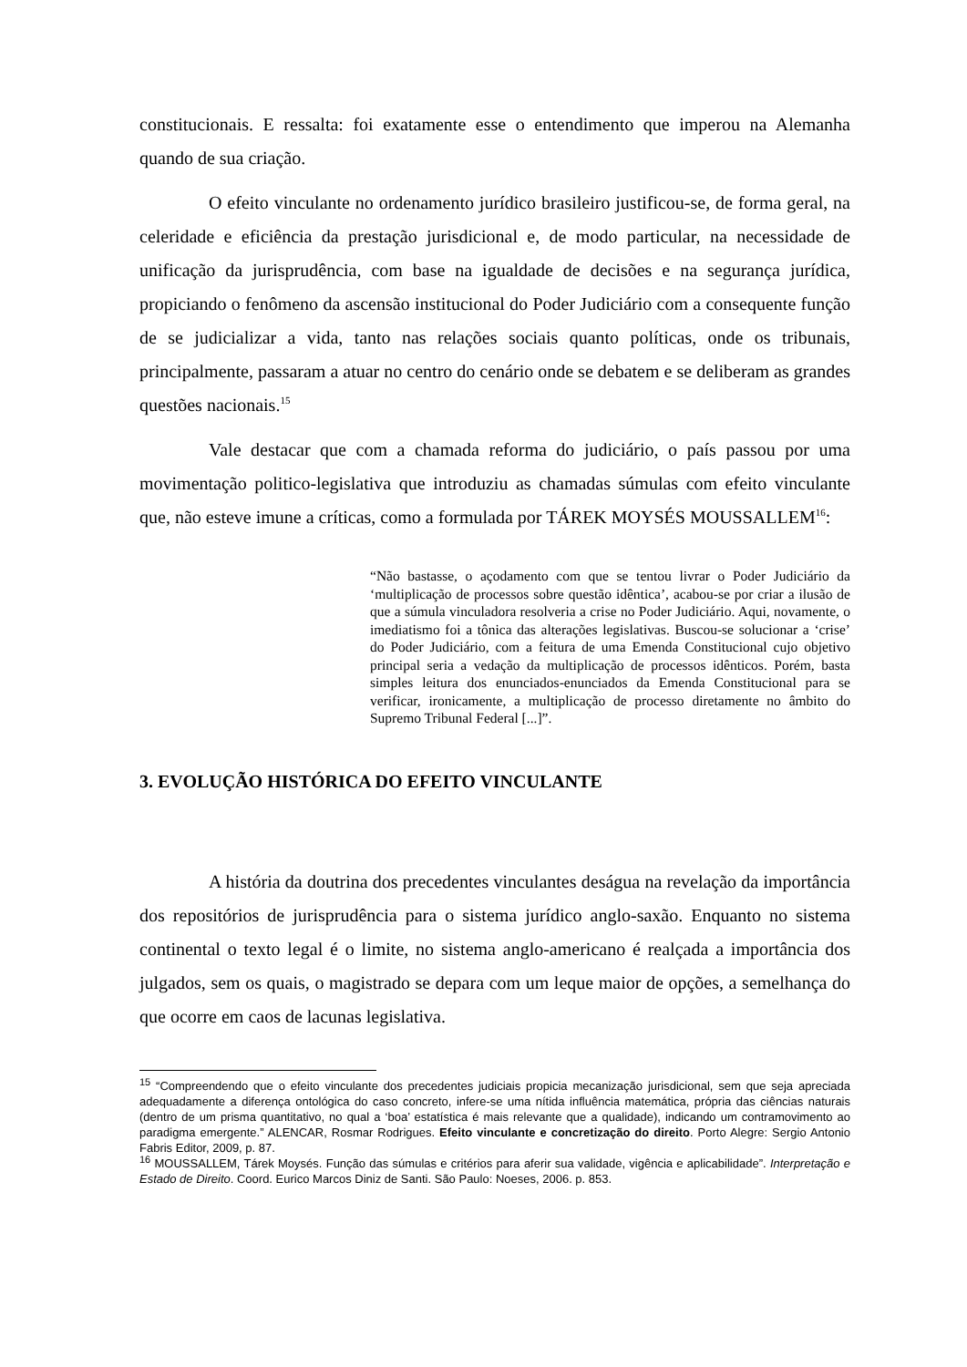constitucionais. E ressalta: foi exatamente esse o entendimento que imperou na Alemanha quando de sua criação.
O efeito vinculante no ordenamento jurídico brasileiro justificou-se, de forma geral, na celeridade e eficiência da prestação jurisdicional e, de modo particular, na necessidade de unificação da jurisprudência, com base na igualdade de decisões e na segurança jurídica, propiciando o fenômeno da ascensão institucional do Poder Judiciário com a consequente função de se judicializar a vida, tanto nas relações sociais quanto políticas, onde os tribunais, principalmente, passaram a atuar no centro do cenário onde se debatem e se deliberam as grandes questões nacionais.<sup>15</sup>
Vale destacar que com a chamada reforma do judiciário, o país passou por uma movimentação politico-legislativa que introduziu as chamadas súmulas com efeito vinculante que, não esteve imune a críticas, como a formulada por TÁREK MOYSÉS MOUSSALLEM<sup>16</sup>:
“Não bastasse, o açodamento com que se tentou livrar o Poder Judiciário da ‘multiplicação de processos sobre questão idêntica’, acabou-se por criar a ilusão de que a súmula vinculadora resolveria a crise no Poder Judiciário. Aqui, novamente, o imediatismo foi a tônica das alterações legislativas. Buscou-se solucionar a ‘crise’ do Poder Judiciário, com a feitura de uma Emenda Constitucional cujo objetivo principal seria a vedação da multiplicação de processos idênticos. Porém, basta simples leitura dos enunciados-enunciados da Emenda Constitucional para se verificar, ironicamente, a multiplicação de processo diretamente no âmbito do Supremo Tribunal Federal [...]”.
3. EVOLUÇÃO HISTÓRICA DO EFEITO VINCULANTE
A história da doutrina dos precedentes vinculantes deságua na revelação da importância dos repositórios de jurisprudência para o sistema jurídico anglo-saxão. Enquanto no sistema continental o texto legal é o limite, no sistema anglo-americano é realçada a importância dos julgados, sem os quais, o magistrado se depara com um leque maior de opções, a semelhança do que ocorre em caos de lacunas legislativa.
<sup>15</sup> “Compreendendo que o efeito vinculante dos precedentes judiciais propicia mecanização jurisdicional, sem que seja apreciada adequadamente a diferença ontológica do caso concreto, infere-se uma nítida influência matemática, própria das ciências naturais (dentro de um prisma quantitativo, no qual a ‘boa’ estatística é mais relevante que a qualidade), indicando um contramovimento ao paradigma emergente.” ALENCAR, Rosmar Rodrigues. Efeito vinculante e concretização do direito. Porto Alegre: Sergio Antonio Fabris Editor, 2009, p. 87.
<sup>16</sup> MOUSSALLEM, Tárek Moysés. Função das súmulas e critérios para aferir sua validade, vigência e aplicabilidade”. Interpretação e Estado de Direito. Coord. Eurico Marcos Diniz de Santi. São Paulo: Noeses, 2006. p. 853.